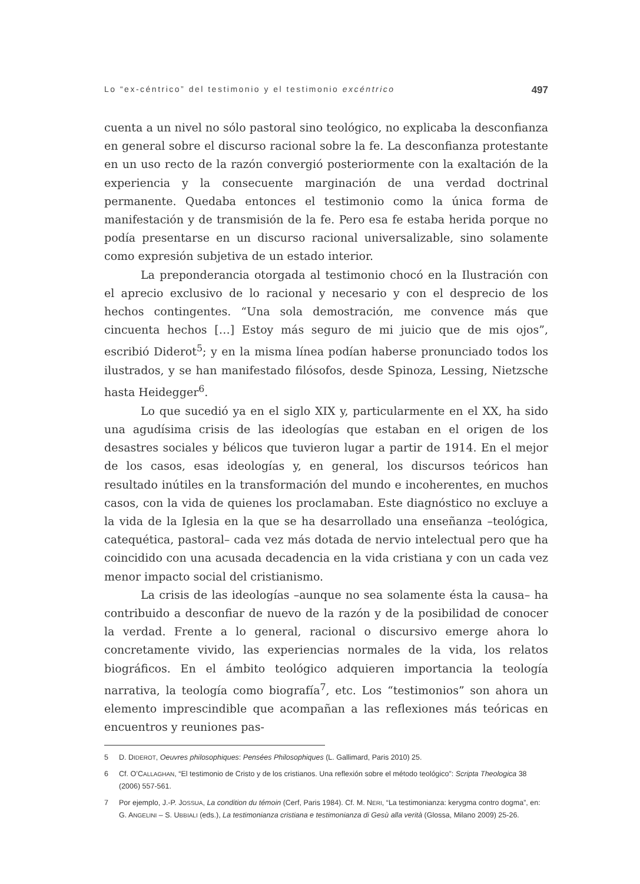Lo “ex-céntrico” del testimonio y el testimonio excéntrico 497
cuenta a un nivel no sólo pastoral sino teológico, no explicaba la desconfianza en general sobre el discurso racional sobre la fe. La desconfianza protestante en un uso recto de la razón convergió posteriormente con la exaltación de la experiencia y la consecuente marginación de una verdad doctrinal permanente. Quedaba entonces el testimonio como la única forma de manifestación y de transmisión de la fe. Pero esa fe estaba herida porque no podía presentarse en un discurso racional universalizable, sino solamente como expresión subjetiva de un estado interior.
La preponderancia otorgada al testimonio chocó en la Ilustración con el aprecio exclusivo de lo racional y necesario y con el desprecio de los hechos contingentes. “Una sola demostración, me convence más que cincuenta hechos […] Estoy más seguro de mi juicio que de mis ojos”, escribió Diderot<sup>5</sup>; y en la misma línea podían haberse pronunciado todos los ilustrados, y se han manifestado filósofos, desde Spinoza, Lessing, Nietzsche hasta Heidegger<sup>6</sup>.
Lo que sucedió ya en el siglo XIX y, particularmente en el XX, ha sido una agudísima crisis de las ideologías que estaban en el origen de los desastres sociales y bélicos que tuvieron lugar a partir de 1914. En el mejor de los casos, esas ideologías y, en general, los discursos teóricos han resultado inútiles en la transformación del mundo e incoherentes, en muchos casos, con la vida de quienes los proclamaban. Este diagnóstico no excluye a la vida de la Iglesia en la que se ha desarrollado una enseñanza –teológica, catequética, pastoral– cada vez más dotada de nervio intelectual pero que ha coincidido con una acusada decadencia en la vida cristiana y con un cada vez menor impacto social del cristianismo.
La crisis de las ideologías –aunque no sea solamente ésta la causa– ha contribuido a desconfiar de nuevo de la razón y de la posibilidad de conocer la verdad. Frente a lo general, racional o discursivo emerge ahora lo concretamente vivido, las experiencias normales de la vida, los relatos biográficos. En el ámbito teológico adquieren importancia la teología narrativa, la teología como biografía<sup>7</sup>, etc. Los “testimonios” son ahora un elemento imprescindible que acompañan a las reflexiones más teóricas en encuentros y reuniones pas-
5 D. DIDEROT, Oeuvres philosophiques: Pensées Philosophiques (L. Gallimard, Paris 2010) 25.
6 Cf. O’CALLAGHAN, “El testimonio de Cristo y de los cristianos. Una reflexión sobre el método teológico”: Scripta Theologica 38 (2006) 557-561.
7 Por ejemplo, J.-P. JOSSUA, La condition du témoin (Cerf, Paris 1984). Cf. M. NERI, “La testimonianza: kerygma contro dogma”, en: G. ANGELINI – S. UBBIALI (eds.), La testimonianza cristiana e testimonianza di Gesù alla verità (Glossa, Milano 2009) 25-26.